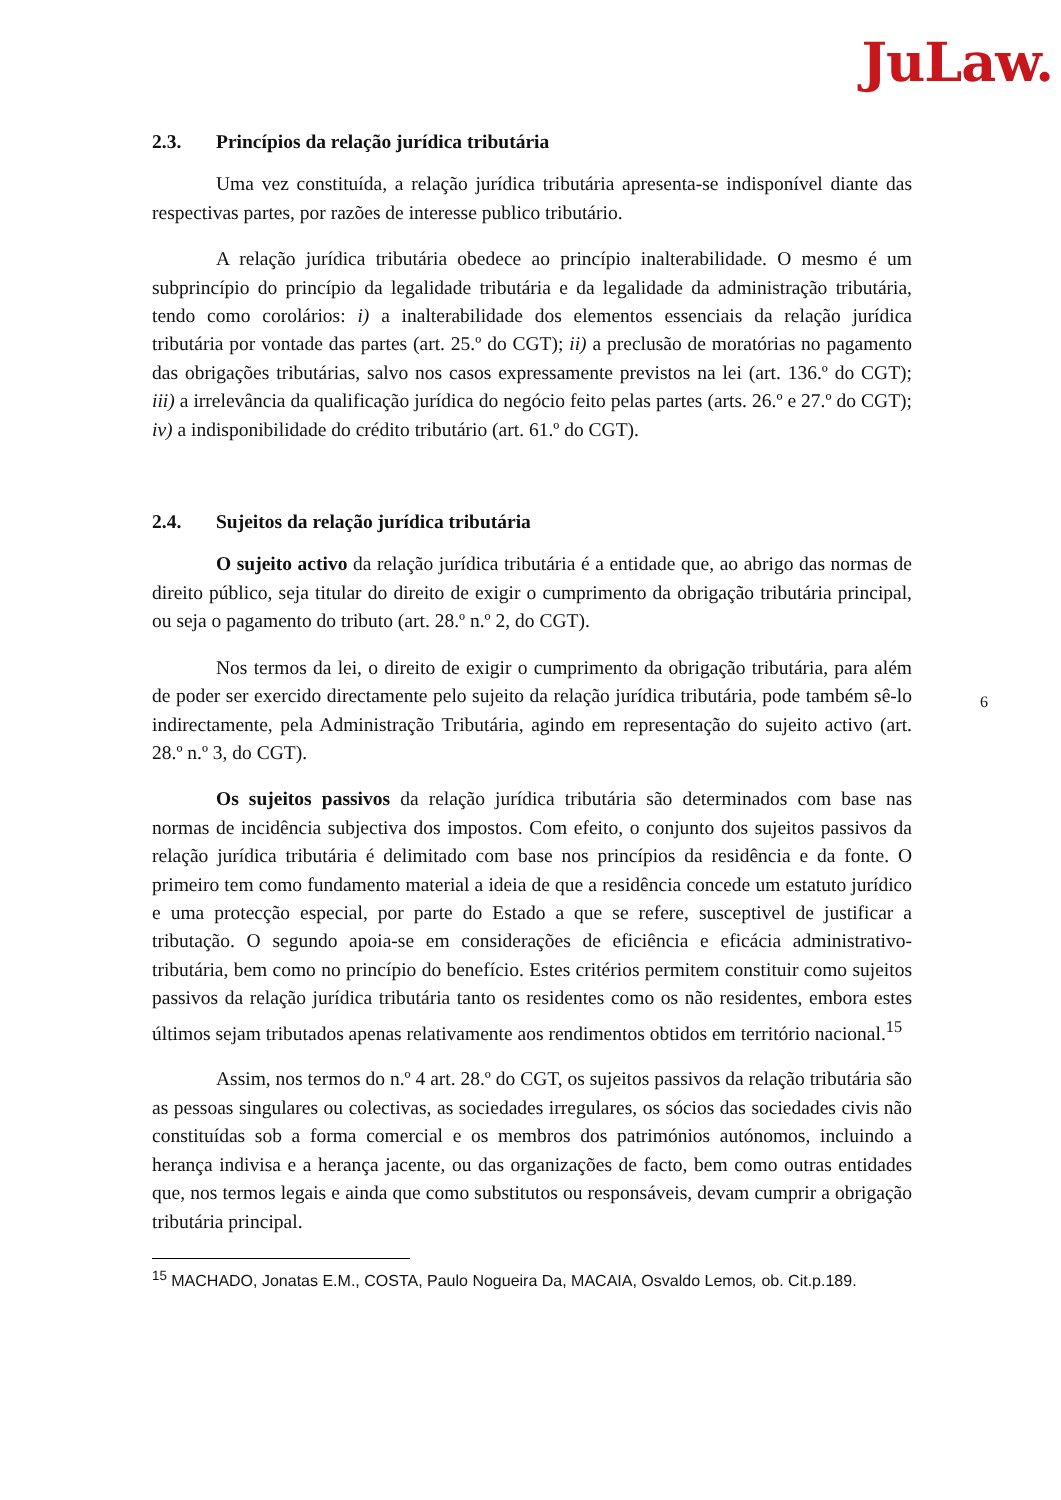JuLaw.
2.3. Princípios da relação jurídica tributária
Uma vez constituída, a relação jurídica tributária apresenta-se indisponível diante das respectivas partes, por razões de interesse publico tributário.
A relação jurídica tributária obedece ao princípio inalterabilidade. O mesmo é um subprincípio do princípio da legalidade tributária e da legalidade da administração tributária, tendo como corolários: i) a inalterabilidade dos elementos essenciais da relação jurídica tributária por vontade das partes (art. 25.º do CGT); ii) a preclusão de moratórias no pagamento das obrigações tributárias, salvo nos casos expressamente previstos na lei (art. 136.º do CGT); iii) a irrelevância da qualificação jurídica do negócio feito pelas partes (arts. 26.º e 27.º do CGT); iv) a indisponibilidade do crédito tributário (art. 61.º do CGT).
2.4. Sujeitos da relação jurídica tributária
O sujeito activo da relação jurídica tributária é a entidade que, ao abrigo das normas de direito público, seja titular do direito de exigir o cumprimento da obrigação tributária principal, ou seja o pagamento do tributo (art. 28.º n.º 2, do CGT).
Nos termos da lei, o direito de exigir o cumprimento da obrigação tributária, para além de poder ser exercido directamente pelo sujeito da relação jurídica tributária, pode também sê-lo indirectamente, pela Administração Tributária, agindo em representação do sujeito activo (art. 28.º n.º 3, do CGT).
Os sujeitos passivos da relação jurídica tributária são determinados com base nas normas de incidência subjectiva dos impostos. Com efeito, o conjunto dos sujeitos passivos da relação jurídica tributária é delimitado com base nos princípios da residência e da fonte. O primeiro tem como fundamento material a ideia de que a residência concede um estatuto jurídico e uma protecção especial, por parte do Estado a que se refere, susceptivel de justificar a tributação. O segundo apoia-se em considerações de eficiência e eficácia administrativo-tributária, bem como no princípio do benefício. Estes critérios permitem constituir como sujeitos passivos da relação jurídica tributária tanto os residentes como os não residentes, embora estes últimos sejam tributados apenas relativamente aos rendimentos obtidos em território nacional.<sup>15</sup>
Assim, nos termos do n.º 4 art. 28.º do CGT, os sujeitos passivos da relação tributária são as pessoas singulares ou colectivas, as sociedades irregulares, os sócios das sociedades civis não constituídas sob a forma comercial e os membros dos patrimónios autónomos, incluindo a herança indivisa e a herança jacente, ou das organizações de facto, bem como outras entidades que, nos termos legais e ainda que como substitutos ou responsáveis, devam cumprir a obrigação tributária principal.
<sup>15</sup> MACHADO, Jonatas E.M., COSTA, Paulo Nogueira Da, MACAIA, Osvaldo Lemos, ob. Cit.p.189.
6